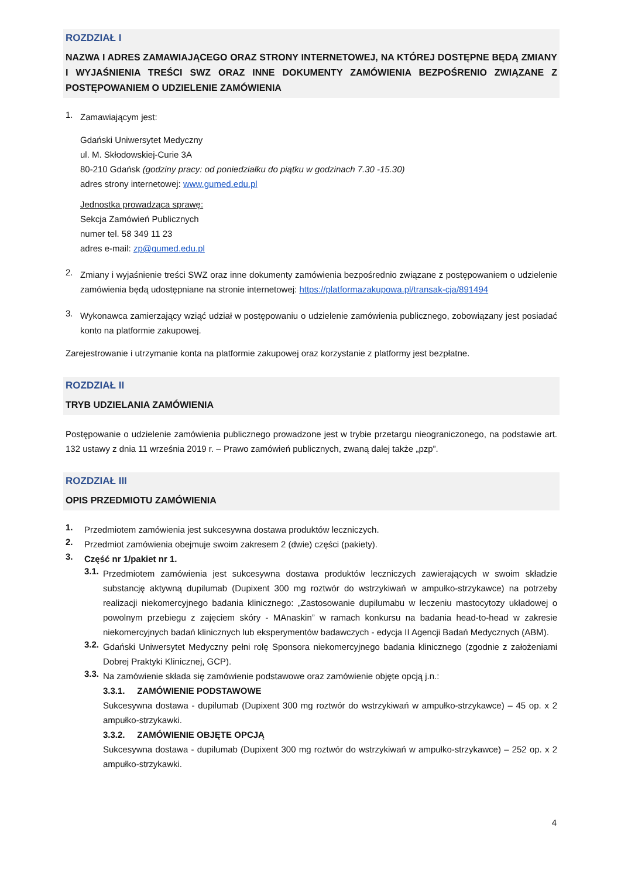ROZDZIAŁ I
NAZWA I ADRES ZAMAWIAJĄCEGO ORAZ STRONY INTERNETOWEJ, NA KTÓREJ DOSTĘPNE BĘDĄ ZMIANY I WYJAŚNIENIA TREŚCI SWZ ORAZ INNE DOKUMENTY ZAMÓWIENIA BEZPOŚRENIO ZWIĄZANE Z POSTĘPOWANIEM O UDZIELENIE ZAMÓWIENIA
1.
Zamawiającym jest:
Gdański Uniwersytet Medyczny
ul. M. Skłodowskiej-Curie 3A
80-210 Gdańsk (godziny pracy: od poniedziałku do piątku w godzinach 7.30 -15.30)
adres strony internetowej: www.gumed.edu.pl
Jednostka prowadząca sprawę:
Sekcja Zamówień Publicznych
numer tel. 58 349 11 23
adres e-mail: zp@gumed.edu.pl
2.
Zmiany i wyjaśnienie treści SWZ oraz inne dokumenty zamówienia bezpośrednio związane z postępowaniem o udzielenie zamówienia będą udostępniane na stronie internetowej: https://platformazakupowa.pl/transak-cja/891494
3.
Wykonawca zamierzający wziąć udział w postępowaniu o udzielenie zamówienia publicznego, zobowiązany jest posiadać konto na platformie zakupowej.
Zarejestrowanie i utrzymanie konta na platformie zakupowej oraz korzystanie z platformy jest bezpłatne.
ROZDZIAŁ II
TRYB UDZIELANIA ZAMÓWIENIA
Postępowanie o udzielenie zamówienia publicznego prowadzone jest w trybie przetargu nieograniczonego, na podstawie art. 132 ustawy z dnia 11 września 2019 r. – Prawo zamówień publicznych, zwaną dalej także „pzp”.
ROZDZIAŁ III
OPIS PRZEDMIOTU ZAMÓWIENIA
1.
Przedmiotem zamówienia jest sukcesywna dostawa produktów leczniczych.
2.
Przedmiot zamówienia obejmuje swoim zakresem 2 (dwie) części (pakiety).
3.
Część nr 1/pakiet nr 1.
3.1.
Przedmiotem zamówienia jest sukcesywna dostawa produktów leczniczych zawierających w swoim składzie substancję aktywną dupilumab (Dupixent 300 mg roztwór do wstrzykiwań w ampułko-strzykawce) na potrzeby realizacji niekomercyjnego badania klinicznego: „Zastosowanie dupilumabu w leczeniu mastocytozy układowej o powolnym przebiegu z zajęciem skóry - MAnaskin” w ramach konkursu na badania head-to-head w zakresie niekomercyjnych badań klinicznych lub eksperymentów badawczych - edycja II Agencji Badań Medycznych (ABM).
3.2.
Gdański Uniwersytet Medyczny pełni rolę Sponsora niekomercyjnego badania klinicznego (zgodnie z założeniami Dobrej Praktyki Klinicznej, GCP).
3.3.
Na zamówienie składa się zamówienie podstawowe oraz zamówienie objęte opcją j.n.:
3.3.1. ZAMÓWIENIE PODSTAWOWE
Sukcesywna dostawa - dupilumab (Dupixent 300 mg roztwór do wstrzykiwań w ampułko-strzykawce) – 45 op. x 2 ampułko-strzykawki.
3.3.2. ZAMÓWIENIE OBJĘTE OPCJĄ
Sukcesywna dostawa - dupilumab (Dupixent 300 mg roztwór do wstrzykiwań w ampułko-strzykawce) – 252 op. x 2 ampułko-strzykawki.
4